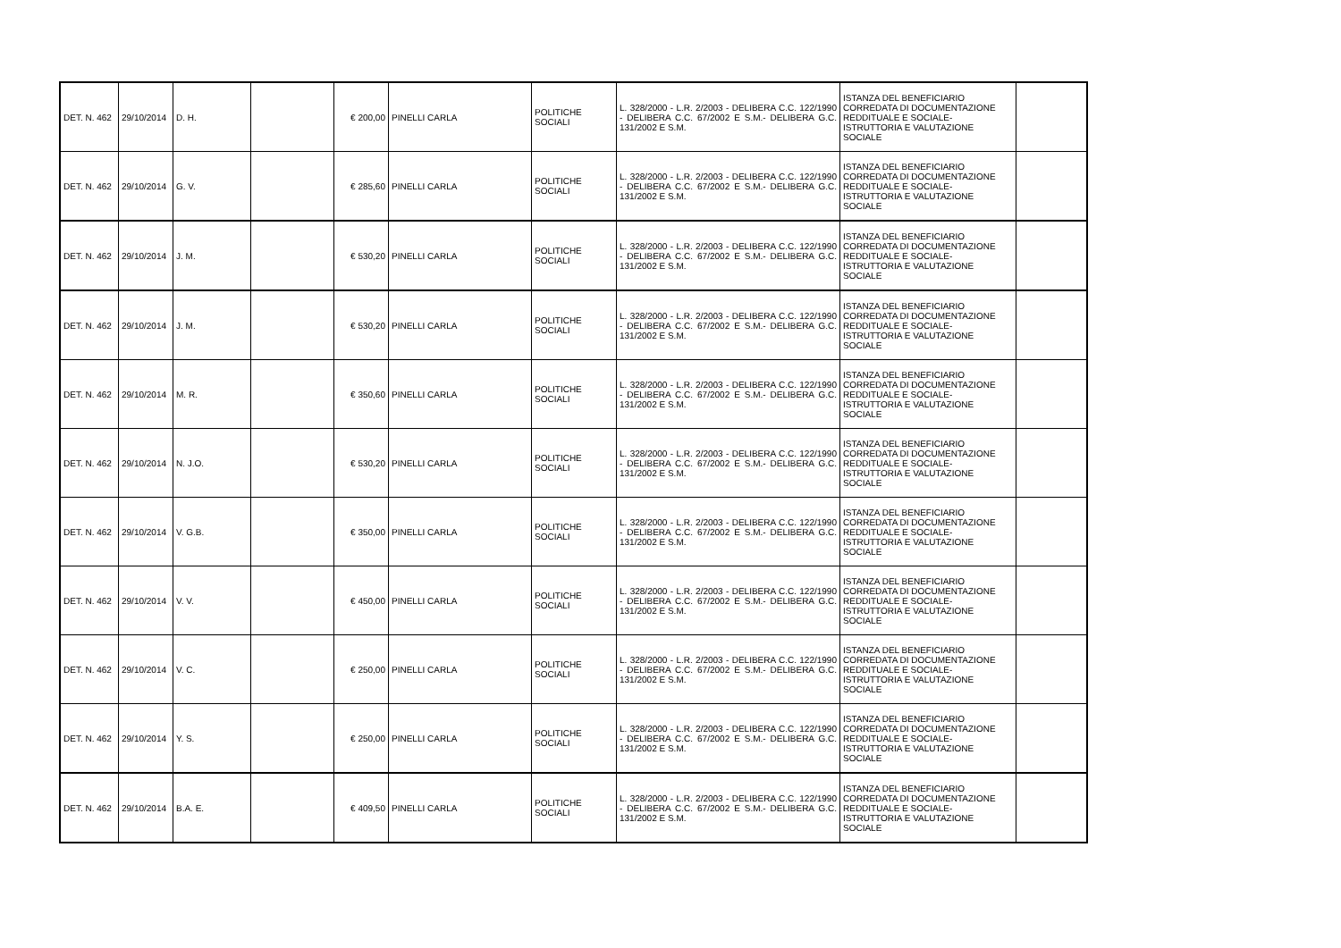| DET. N. 462 | 29/10/2014 | D. H. | | € 200,00 | PINELLI CARLA | POLITICHE SOCIALI | L. 328/2000 - L.R. 2/2003 - DELIBERA C.C. 122/1990 - DELIBERA C.C. 67/2002 E S.M.- DELIBERA G.C. 131/2002 E S.M. | ISTANZA DEL BENEFICIARIO CORREDATA DI DOCUMENTAZIONE REDDITUALE E SOCIALE- ISTRUTTORIA E VALUTAZIONE SOCIALE | |
| DET. N. 462 | 29/10/2014 | G. V. | | € 285,60 | PINELLI CARLA | POLITICHE SOCIALI | L. 328/2000 - L.R. 2/2003 - DELIBERA C.C. 122/1990 - DELIBERA C.C. 67/2002 E S.M.- DELIBERA G.C. 131/2002 E S.M. | ISTANZA DEL BENEFICIARIO CORREDATA DI DOCUMENTAZIONE REDDITUALE E SOCIALE- ISTRUTTORIA E VALUTAZIONE SOCIALE | |
| DET. N. 462 | 29/10/2014 | J. M. | | € 530,20 | PINELLI CARLA | POLITICHE SOCIALI | L. 328/2000 - L.R. 2/2003 - DELIBERA C.C. 122/1990 - DELIBERA C.C. 67/2002 E S.M.- DELIBERA G.C. 131/2002 E S.M. | ISTANZA DEL BENEFICIARIO CORREDATA DI DOCUMENTAZIONE REDDITUALE E SOCIALE- ISTRUTTORIA E VALUTAZIONE SOCIALE | |
| DET. N. 462 | 29/10/2014 | J. M. | | € 530,20 | PINELLI CARLA | POLITICHE SOCIALI | L. 328/2000 - L.R. 2/2003 - DELIBERA C.C. 122/1990 - DELIBERA C.C. 67/2002 E S.M.- DELIBERA G.C. 131/2002 E S.M. | ISTANZA DEL BENEFICIARIO CORREDATA DI DOCUMENTAZIONE REDDITUALE E SOCIALE- ISTRUTTORIA E VALUTAZIONE SOCIALE | |
| DET. N. 462 | 29/10/2014 | M. R. | | € 350,60 | PINELLI CARLA | POLITICHE SOCIALI | L. 328/2000 - L.R. 2/2003 - DELIBERA C.C. 122/1990 - DELIBERA C.C. 67/2002 E S.M.- DELIBERA G.C. 131/2002 E S.M. | ISTANZA DEL BENEFICIARIO CORREDATA DI DOCUMENTAZIONE REDDITUALE E SOCIALE- ISTRUTTORIA E VALUTAZIONE SOCIALE | |
| DET. N. 462 | 29/10/2014 | N. J.O. | | € 530,20 | PINELLI CARLA | POLITICHE SOCIALI | L. 328/2000 - L.R. 2/2003 - DELIBERA C.C. 122/1990 - DELIBERA C.C. 67/2002 E S.M.- DELIBERA G.C. 131/2002 E S.M. | ISTANZA DEL BENEFICIARIO CORREDATA DI DOCUMENTAZIONE REDDITUALE E SOCIALE- ISTRUTTORIA E VALUTAZIONE SOCIALE | |
| DET. N. 462 | 29/10/2014 | V. G.B. | | € 350,00 | PINELLI CARLA | POLITICHE SOCIALI | L. 328/2000 - L.R. 2/2003 - DELIBERA C.C. 122/1990 - DELIBERA C.C. 67/2002 E S.M.- DELIBERA G.C. 131/2002 E S.M. | ISTANZA DEL BENEFICIARIO CORREDATA DI DOCUMENTAZIONE REDDITUALE E SOCIALE- ISTRUTTORIA E VALUTAZIONE SOCIALE | |
| DET. N. 462 | 29/10/2014 | V. V. | | € 450,00 | PINELLI CARLA | POLITICHE SOCIALI | L. 328/2000 - L.R. 2/2003 - DELIBERA C.C. 122/1990 - DELIBERA C.C. 67/2002 E S.M.- DELIBERA G.C. 131/2002 E S.M. | ISTANZA DEL BENEFICIARIO CORREDATA DI DOCUMENTAZIONE REDDITUALE E SOCIALE- ISTRUTTORIA E VALUTAZIONE SOCIALE | |
| DET. N. 462 | 29/10/2014 | V. C. | | € 250,00 | PINELLI CARLA | POLITICHE SOCIALI | L. 328/2000 - L.R. 2/2003 - DELIBERA C.C. 122/1990 - DELIBERA C.C. 67/2002 E S.M.- DELIBERA G.C. 131/2002 E S.M. | ISTANZA DEL BENEFICIARIO CORREDATA DI DOCUMENTAZIONE REDDITUALE E SOCIALE- ISTRUTTORIA E VALUTAZIONE SOCIALE | |
| DET. N. 462 | 29/10/2014 | Y. S. | | € 250,00 | PINELLI CARLA | POLITICHE SOCIALI | L. 328/2000 - L.R. 2/2003 - DELIBERA C.C. 122/1990 - DELIBERA C.C. 67/2002 E S.M.- DELIBERA G.C. 131/2002 E S.M. | ISTANZA DEL BENEFICIARIO CORREDATA DI DOCUMENTAZIONE REDDITUALE E SOCIALE- ISTRUTTORIA E VALUTAZIONE SOCIALE | |
| DET. N. 462 | 29/10/2014 | B.A. E. | | € 409,50 | PINELLI CARLA | POLITICHE SOCIALI | L. 328/2000 - L.R. 2/2003 - DELIBERA C.C. 122/1990 - DELIBERA C.C. 67/2002 E S.M.- DELIBERA G.C. 131/2002 E S.M. | ISTANZA DEL BENEFICIARIO CORREDATA DI DOCUMENTAZIONE REDDITUALE E SOCIALE- ISTRUTTORIA E VALUTAZIONE SOCIALE | |